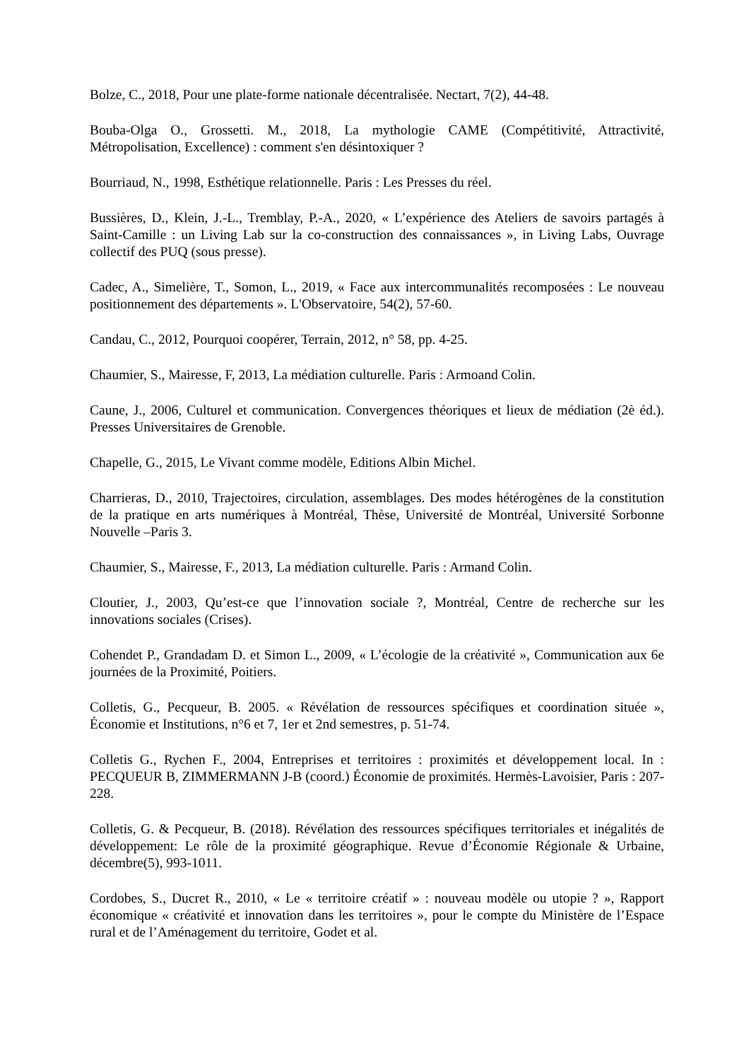Bolze, C., 2018, Pour une plate-forme nationale décentralisée. Nectart, 7(2), 44-48.
Bouba-Olga O., Grossetti. M., 2018, La mythologie CAME (Compétitivité, Attractivité, Métropolisation, Excellence) : comment s'en désintoxiquer ?
Bourriaud, N., 1998, Esthétique relationnelle. Paris : Les Presses du réel.
Bussières, D., Klein, J.-L., Tremblay, P.-A., 2020, « L’expérience des Ateliers de savoirs partagés à Saint-Camille : un Living Lab sur la co-construction des connaissances », in Living Labs, Ouvrage collectif des PUQ (sous presse).
Cadec, A., Simelière, T., Somon, L., 2019, « Face aux intercommunalités recomposées : Le nouveau positionnement des départements ». L'Observatoire, 54(2), 57-60.
Candau, C., 2012, Pourquoi coopérer, Terrain, 2012, n° 58, pp. 4-25.
Chaumier, S., Mairesse, F, 2013, La médiation culturelle. Paris : Armoand Colin.
Caune, J., 2006, Culturel et communication. Convergences théoriques et lieux de médiation (2è éd.). Presses Universitaires de Grenoble.
Chapelle, G., 2015, Le Vivant comme modèle, Editions Albin Michel.
Charrieras, D., 2010, Trajectoires, circulation, assemblages. Des modes hétérogènes de la constitution de la pratique en arts numériques à Montréal, Thèse, Université de Montréal, Université Sorbonne Nouvelle –Paris 3.
Chaumier, S., Mairesse, F., 2013, La médiation culturelle. Paris : Armand Colin.
Cloutier, J., 2003, Qu’est-ce que l’innovation sociale ?, Montréal, Centre de recherche sur les innovations sociales (Crises).
Cohendet P., Grandadam D. et Simon L., 2009, « L’écologie de la créativité », Communication aux 6e journées de la Proximité, Poitiers.
Colletis, G., Pecqueur, B. 2005. « Révélation de ressources spécifiques et coordination située », Économie et Institutions, n°6 et 7, 1er et 2nd semestres, p. 51-74.
Colletis G., Rychen F., 2004, Entreprises et territoires : proximités et développement local. In : PECQUEUR B, ZIMMERMANN J-B (coord.) Économie de proximités. Hermès-Lavoisier, Paris : 207-228.
Colletis, G. & Pecqueur, B. (2018). Révélation des ressources spécifiques territoriales et inégalités de développement: Le rôle de la proximité géographique. Revue d’Économie Régionale & Urbaine, décembre(5), 993-1011.
Cordobes, S., Ducret R., 2010, « Le « territoire créatif » : nouveau modèle ou utopie ? », Rapport économique « créativité et innovation dans les territoires », pour le compte du Ministère de l’Espace rural et de l’Aménagement du territoire, Godet et al.